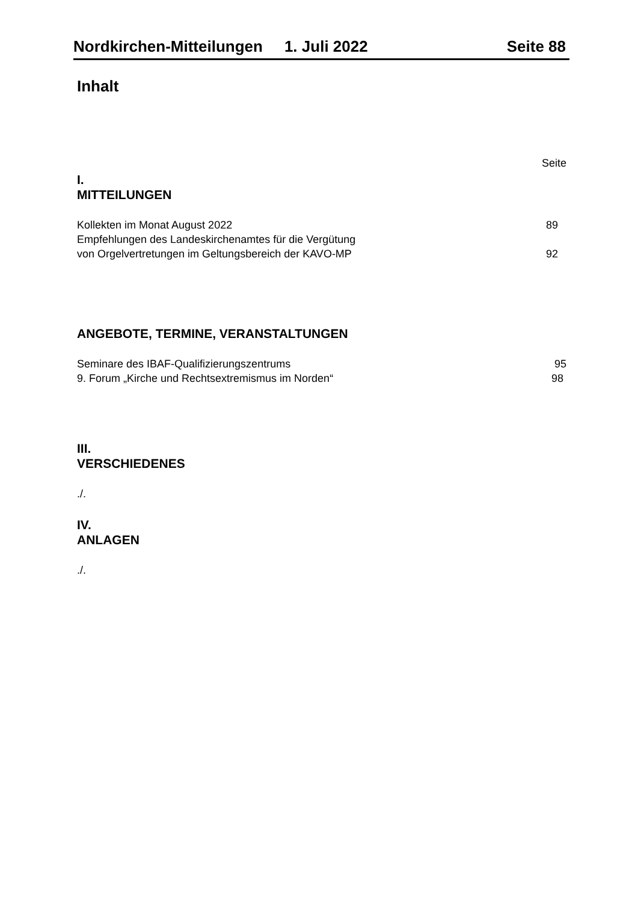Nordkirchen-Mitteilungen 1. Juli 2022 Seite 88
Inhalt
Seite
I.
MITTEILUNGEN
Kollekten im Monat August 2022 89
Empfehlungen des Landeskirchenamtes für die Vergütung
von Orgelvertretungen im Geltungsbereich der KAVO-MP 92
ANGEBOTE, TERMINE, VERANSTALTUNGEN
Seminare des IBAF-Qualifizierungszentrums 95
9. Forum „Kirche und Rechtsextremismus im Norden“98
III.
VERSCHIEDENES
./.
IV.
ANLAGEN
./.